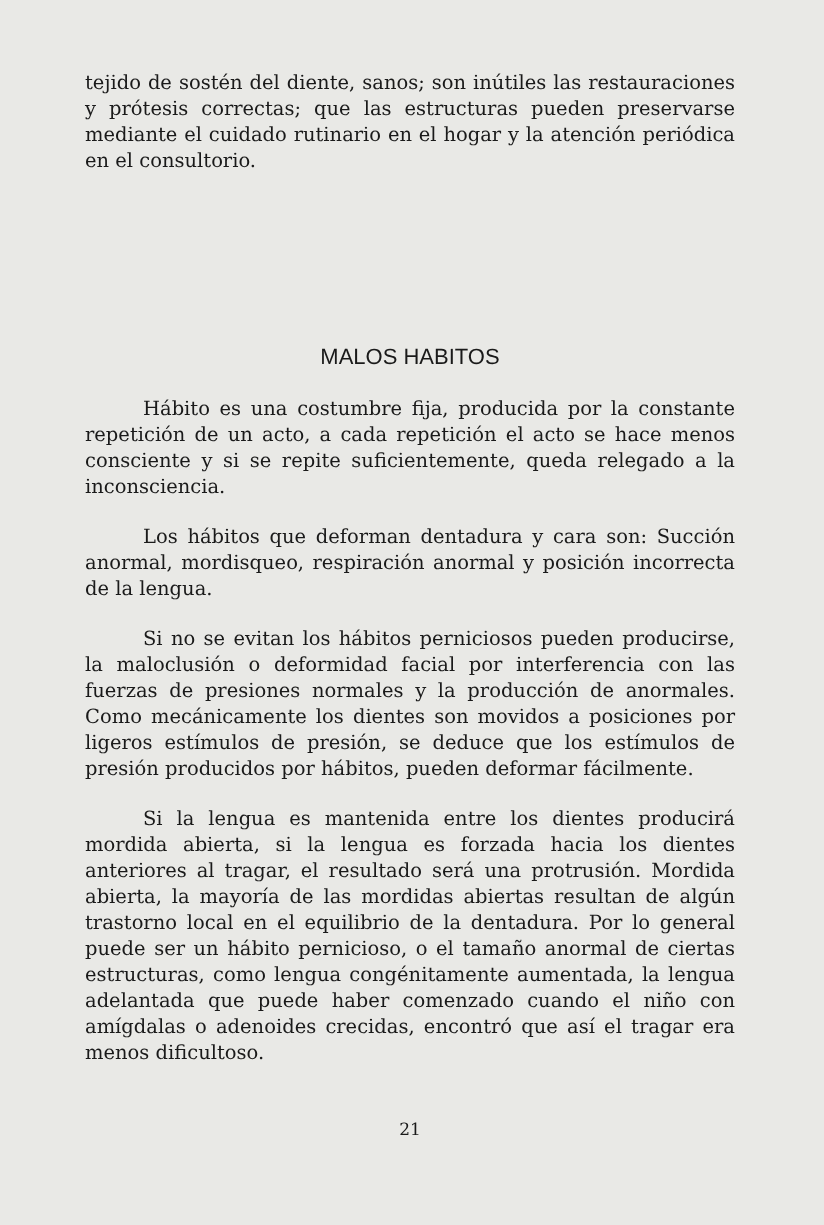tejido de sostén del diente, sanos; son inútiles las restauraciones y prótesis correctas; que las estructuras pueden preservarse mediante el cuidado rutinario en el hogar y la atención periódica en el consultorio.
MALOS HABITOS
Hábito es una costumbre fija, producida por la constante repetición de un acto, a cada repetición el acto se hace menos consciente y si se repite suficientemente, queda relegado a la inconsciencia.
Los hábitos que deforman dentadura y cara son: Succión anormal, mordisqueo, respiración anormal y posición incorrecta de la lengua.
Si no se evitan los hábitos perniciosos pueden producirse, la maloclusión o deformidad facial por interferencia con las fuerzas de presiones normales y la producción de anormales. Como mecánicamente los dientes son movidos a posiciones por ligeros estímulos de presión, se deduce que los estímulos de presión producidos por hábitos, pueden deformar fácilmente.
Si la lengua es mantenida entre los dientes producirá mordida abierta, si la lengua es forzada hacia los dientes anteriores al tragar, el resultado será una protrusión. Mordida abierta, la mayoría de las mordidas abiertas resultan de algún trastorno local en el equilibrio de la dentadura. Por lo general puede ser un hábito pernicioso, o el tamaño anormal de ciertas estructuras, como lengua congénitamente aumentada, la lengua adelantada que puede haber comenzado cuando el niño con amígdalas o adenoides crecidas, encontró que así el tragar era menos dificultoso.
21